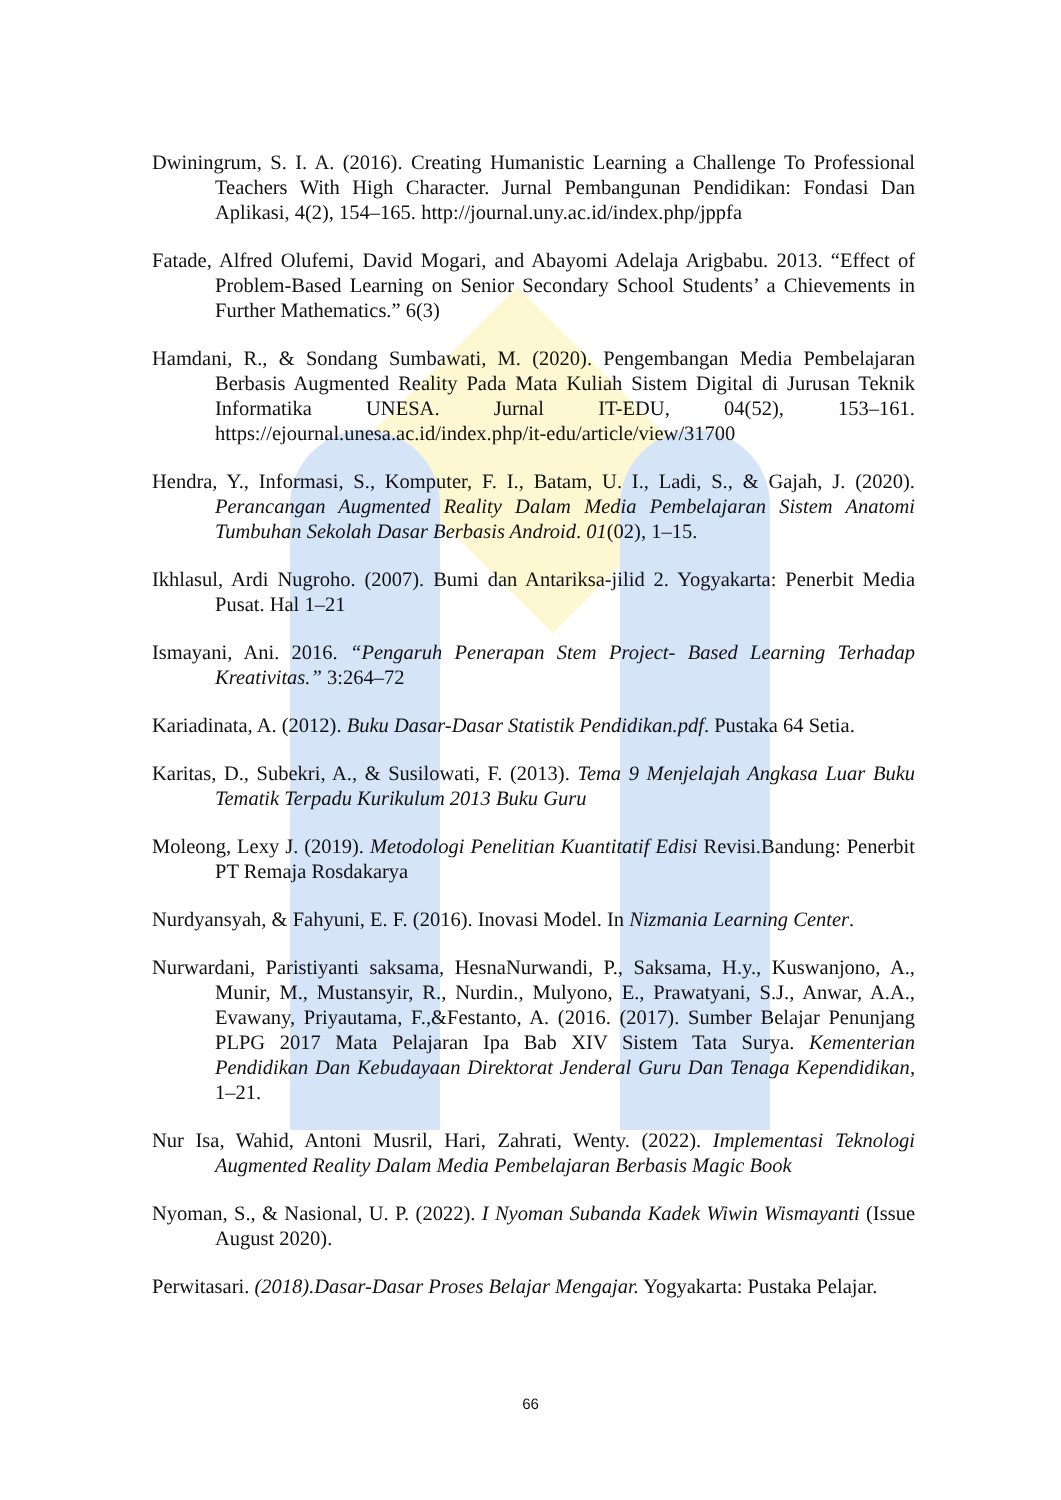Dwiningrum, S. I. A. (2016). Creating Humanistic Learning a Challenge To Professional Teachers With High Character. Jurnal Pembangunan Pendidikan: Fondasi Dan Aplikasi, 4(2), 154–165. http://journal.uny.ac.id/index.php/jppfa
Fatade, Alfred Olufemi, David Mogari, and Abayomi Adelaja Arigbabu. 2013. “Effect of Problem-Based Learning on Senior Secondary School Students’ a Chievements in Further Mathematics.” 6(3)
Hamdani, R., & Sondang Sumbawati, M. (2020). Pengembangan Media Pembelajaran Berbasis Augmented Reality Pada Mata Kuliah Sistem Digital di Jurusan Teknik Informatika UNESA. Jurnal IT-EDU, 04(52), 153–161. https://ejournal.unesa.ac.id/index.php/it-edu/article/view/31700
Hendra, Y., Informasi, S., Komputer, F. I., Batam, U. I., Ladi, S., & Gajah, J. (2020). Perancangan Augmented Reality Dalam Media Pembelajaran Sistem Anatomi Tumbuhan Sekolah Dasar Berbasis Android. 01(02), 1–15.
Ikhlasul, Ardi Nugroho. (2007). Bumi dan Antariksa-jilid 2. Yogyakarta: Penerbit Media Pusat. Hal 1–21
Ismayani, Ani. 2016. “Pengaruh Penerapan Stem Project- Based Learning Terhadap Kreativitas.” 3:264–72
Kariadinata, A. (2012). Buku Dasar-Dasar Statistik Pendidikan.pdf. Pustaka 64 Setia.
Karitas, D., Subekri, A., & Susilowati, F. (2013). Tema 9 Menjelajah Angkasa Luar Buku Tematik Terpadu Kurikulum 2013 Buku Guru
Moleong, Lexy J. (2019). Metodologi Penelitian Kuantitatif Edisi Revisi.Bandung: Penerbit PT Remaja Rosdakarya
Nurdyansyah, & Fahyuni, E. F. (2016). Inovasi Model. In Nizmania Learning Center.
Nurwardani, Paristiyanti saksama, HesnaNurwandi, P., Saksama, H.y., Kuswanjono, A., Munir, M., Mustansyir, R., Nurdin., Mulyono, E., Prawatyani, S.J., Anwar, A.A., Evawany, Priyautama, F.,&Festanto, A. (2016. (2017). Sumber Belajar Penunjang PLPG 2017 Mata Pelajaran Ipa Bab XIV Sistem Tata Surya. Kementerian Pendidikan Dan Kebudayaan Direktorat Jenderal Guru Dan Tenaga Kependidikan, 1–21.
Nur Isa, Wahid, Antoni Musril, Hari, Zahrati, Wenty. (2022). Implementasi Teknologi Augmented Reality Dalam Media Pembelajaran Berbasis Magic Book
Nyoman, S., & Nasional, U. P. (2022). I Nyoman Subanda Kadek Wiwin Wismayanti (Issue August 2020).
Perwitasari. (2018).Dasar-Dasar Proses Belajar Mengajar. Yogyakarta: Pustaka Pelajar.
66